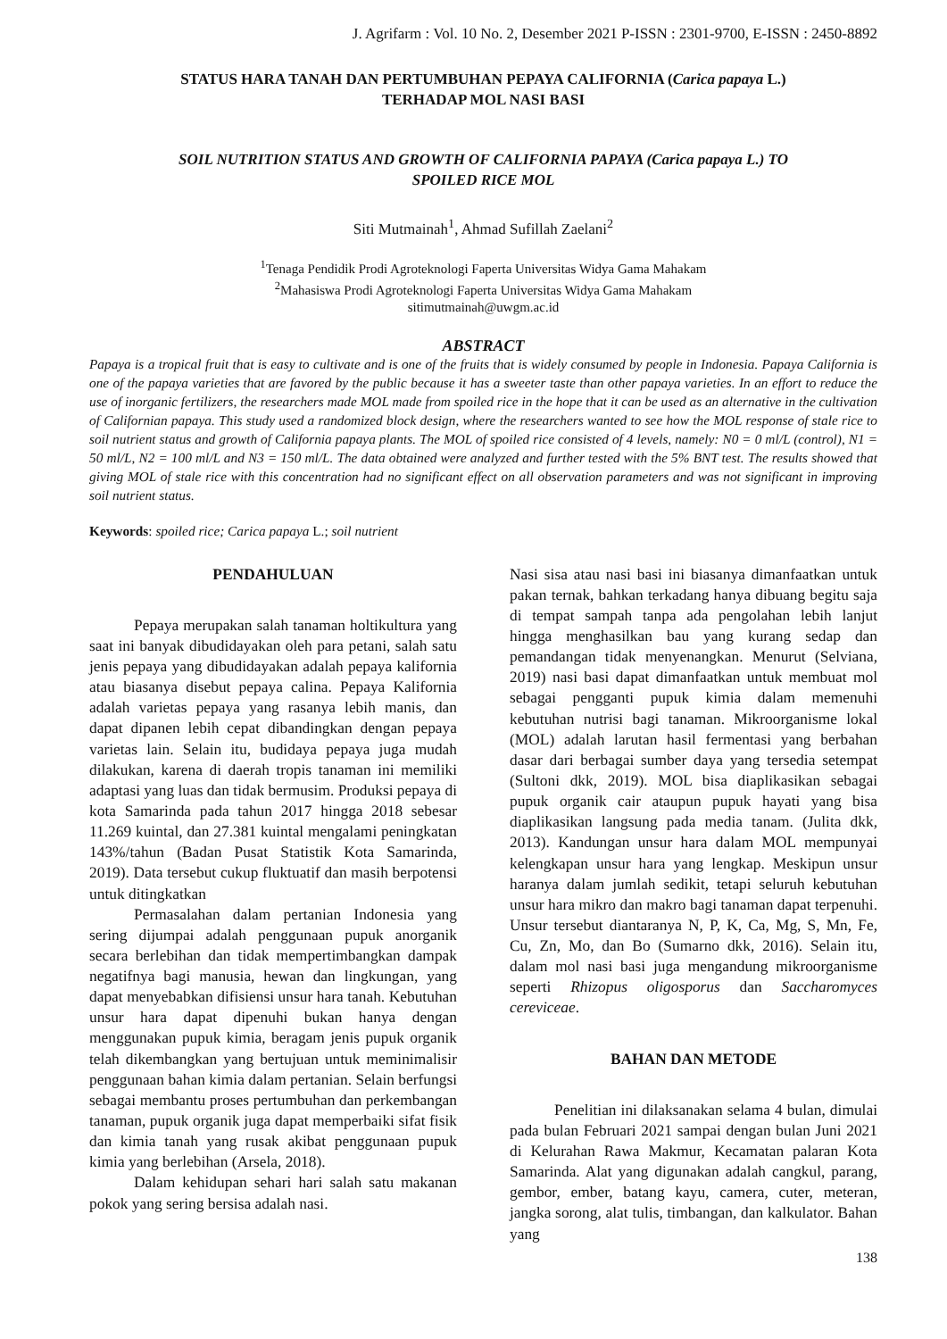J. Agrifarm : Vol. 10 No. 2, Desember 2021 P-ISSN : 2301-9700, E-ISSN : 2450-8892
STATUS HARA TANAH DAN PERTUMBUHAN PEPAYA CALIFORNIA (Carica papaya L.)
TERHADAP MOL NASI BASI
SOIL NUTRITION STATUS AND GROWTH OF CALIFORNIA PAPAYA (Carica papaya L.) TO
SPOILED RICE MOL
Siti Mutmainah<sup>1</sup>, Ahmad Sufillah Zaelani<sup>2</sup>
<sup>1</sup> Tenaga Pendidik Prodi Agroteknologi Faperta Universitas Widya Gama Mahakam
<sup>2</sup> Mahasiswa Prodi Agroteknologi Faperta Universitas Widya Gama Mahakam
sitimutmainah@uwgm.ac.id
ABSTRACT
Papaya is a tropical fruit that is easy to cultivate and is one of the fruits that is widely consumed by people in Indonesia. Papaya California is one of the papaya varieties that are favored by the public because it has a sweeter taste than other papaya varieties. In an effort to reduce the use of inorganic fertilizers, the researchers made MOL made from spoiled rice in the hope that it can be used as an alternative in the cultivation of Californian papaya. This study used a randomized block design, where the researchers wanted to see how the MOL response of stale rice to soil nutrient status and growth of California papaya plants. The MOL of spoiled rice consisted of 4 levels, namely: N0 = 0 ml/L (control), N1 = 50 ml/L, N2 = 100 ml/L and N3 = 150 ml/L. The data obtained were analyzed and further tested with the 5% BNT test. The results showed that giving MOL of stale rice with this concentration had no significant effect on all observation parameters and was not significant in improving soil nutrient status.
Keywords: spoiled rice; Carica papaya L.; soil nutrient
PENDAHULUAN
Pepaya merupakan salah tanaman holtikultura yang saat ini banyak dibudidayakan oleh para petani, salah satu jenis pepaya yang dibudidayakan adalah pepaya kalifornia atau biasanya disebut pepaya calina. Pepaya Kalifornia adalah varietas pepaya yang rasanya lebih manis, dan dapat dipanen lebih cepat dibandingkan dengan pepaya varietas lain. Selain itu, budidaya pepaya juga mudah dilakukan, karena di daerah tropis tanaman ini memiliki adaptasi yang luas dan tidak bermusim. Produksi pepaya di kota Samarinda pada tahun 2017 hingga 2018 sebesar 11.269 kuintal, dan 27.381 kuintal mengalami peningkatan 143%/tahun (Badan Pusat Statistik Kota Samarinda, 2019). Data tersebut cukup fluktuatif dan masih berpotensi untuk ditingkatkan
Permasalahan dalam pertanian Indonesia yang sering dijumpai adalah penggunaan pupuk anorganik secara berlebihan dan tidak mempertimbangkan dampak negatifnya bagi manusia, hewan dan lingkungan, yang dapat menyebabkan difisiensi unsur hara tanah. Kebutuhan unsur hara dapat dipenuhi bukan hanya dengan menggunakan pupuk kimia, beragam jenis pupuk organik telah dikembangkan yang bertujuan untuk meminimalisir penggunaan bahan kimia dalam pertanian. Selain berfungsi sebagai membantu proses pertumbuhan dan perkembangan tanaman, pupuk organik juga dapat memperbaiki sifat fisik dan kimia tanah yang rusak akibat penggunaan pupuk kimia yang berlebihan (Arsela, 2018).
Dalam kehidupan sehari hari salah satu makanan pokok yang sering bersisa adalah nasi.
Nasi sisa atau nasi basi ini biasanya dimanfaatkan untuk pakan ternak, bahkan terkadang hanya dibuang begitu saja di tempat sampah tanpa ada pengolahan lebih lanjut hingga menghasilkan bau yang kurang sedap dan pemandangan tidak menyenangkan. Menurut (Selviana, 2019) nasi basi dapat dimanfaatkan untuk membuat mol sebagai pengganti pupuk kimia dalam memenuhi kebutuhan nutrisi bagi tanaman. Mikroorganisme lokal (MOL) adalah larutan hasil fermentasi yang berbahan dasar dari berbagai sumber daya yang tersedia setempat (Sultoni dkk, 2019). MOL bisa diaplikasikan sebagai pupuk organik cair ataupun pupuk hayati yang bisa diaplikasikan langsung pada media tanam. (Julita dkk, 2013). Kandungan unsur hara dalam MOL mempunyai kelengkapan unsur hara yang lengkap. Meskipun unsur haranya dalam jumlah sedikit, tetapi seluruh kebutuhan unsur hara mikro dan makro bagi tanaman dapat terpenuhi. Unsur tersebut diantaranya N, P, K, Ca, Mg, S, Mn, Fe, Cu, Zn, Mo, dan Bo (Sumarno dkk, 2016). Selain itu, dalam mol nasi basi juga mengandung mikroorganisme seperti Rhizopus oligosporus dan Saccharomyces cereviceae.
BAHAN DAN METODE
Penelitian ini dilaksanakan selama 4 bulan, dimulai pada bulan Februari 2021 sampai dengan bulan Juni 2021 di Kelurahan Rawa Makmur, Kecamatan palaran Kota Samarinda. Alat yang digunakan adalah cangkul, parang, gembor, ember, batang kayu, camera, cuter, meteran, jangka sorong, alat tulis, timbangan, dan kalkulator. Bahan yang
138